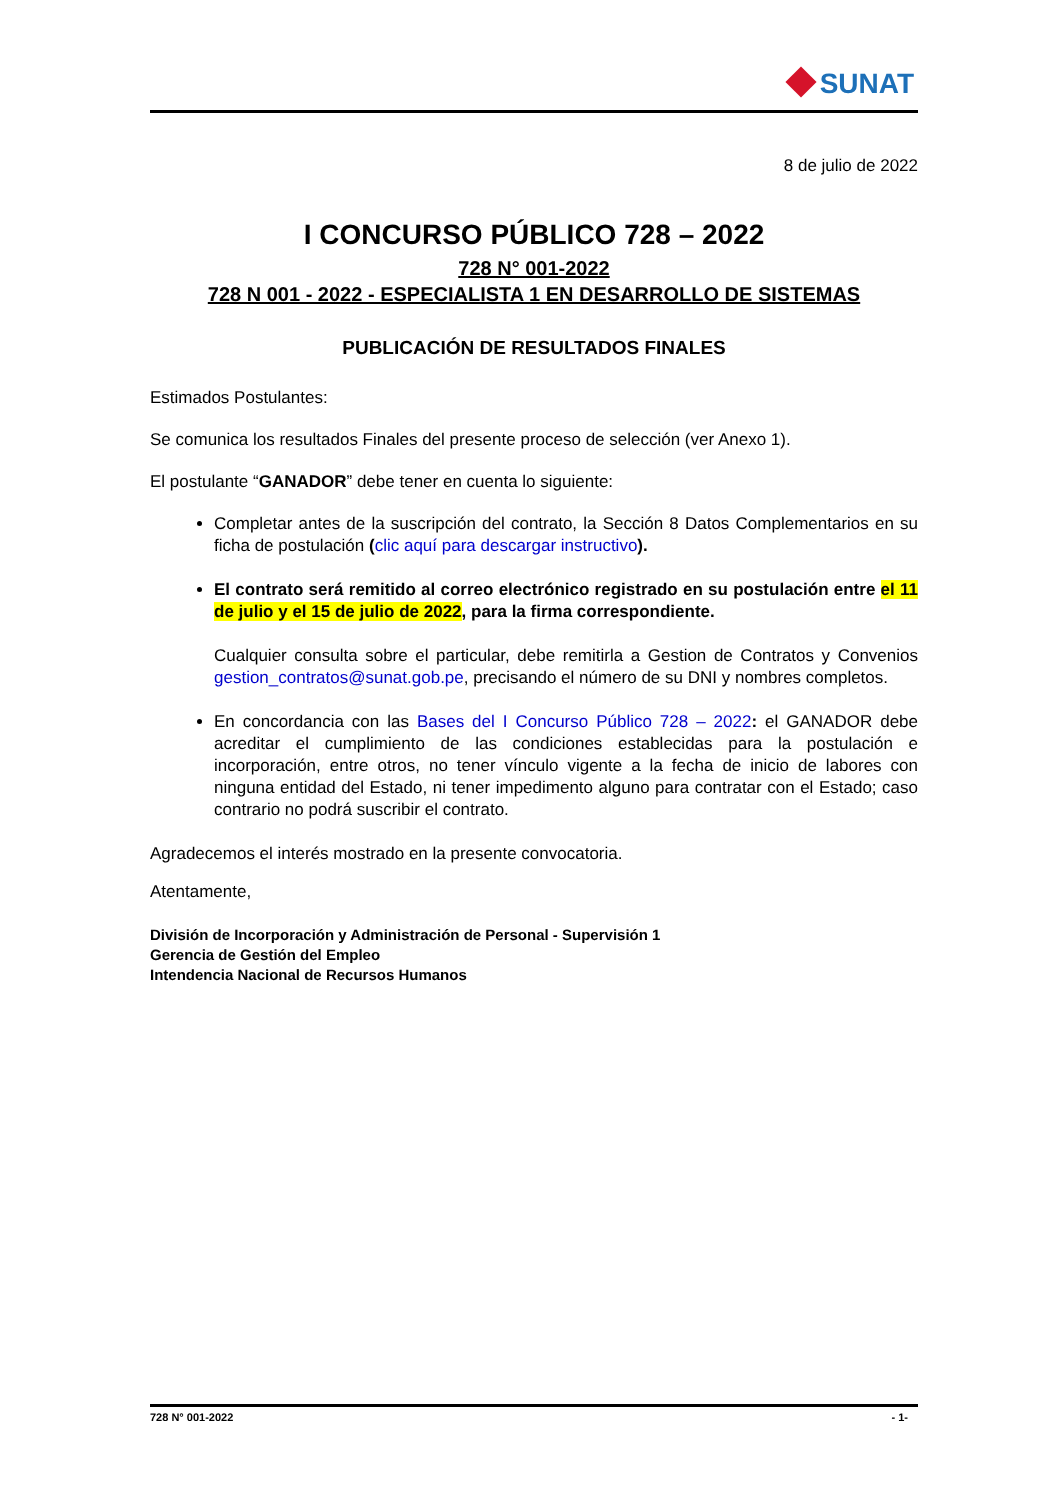SUNAT
8 de julio de 2022
I CONCURSO PÚBLICO 728 – 2022
728 N° 001-2022
728 N 001 - 2022 - ESPECIALISTA 1 EN DESARROLLO DE SISTEMAS
PUBLICACIÓN DE RESULTADOS FINALES
Estimados Postulantes:
Se comunica los resultados Finales del presente proceso de selección (ver Anexo 1).
El postulante “GANADOR” debe tener en cuenta lo siguiente:
Completar antes de la suscripción del contrato, la Sección 8 Datos Complementarios en su ficha de postulación (clic aquí para descargar instructivo).
El contrato será remitido al correo electrónico registrado en su postulación entre el 11 de julio y el 15 de julio de 2022, para la firma correspondiente.
Cualquier consulta sobre el particular, debe remitirla a Gestion de Contratos y Convenios gestion_contratos@sunat.gob.pe, precisando el número de su DNI y nombres completos.
En concordancia con las Bases del I Concurso Público 728 – 2022: el GANADOR debe acreditar el cumplimiento de las condiciones establecidas para la postulación e incorporación, entre otros, no tener vínculo vigente a la fecha de inicio de labores con ninguna entidad del Estado, ni tener impedimento alguno para contratar con el Estado; caso contrario no podrá suscribir el contrato.
Agradecemos el interés mostrado en la presente convocatoria.
Atentamente,
División de Incorporación y Administración de Personal - Supervisión 1
Gerencia de Gestión del Empleo
Intendencia Nacional de Recursos Humanos
728 N° 001-2022 - 1-